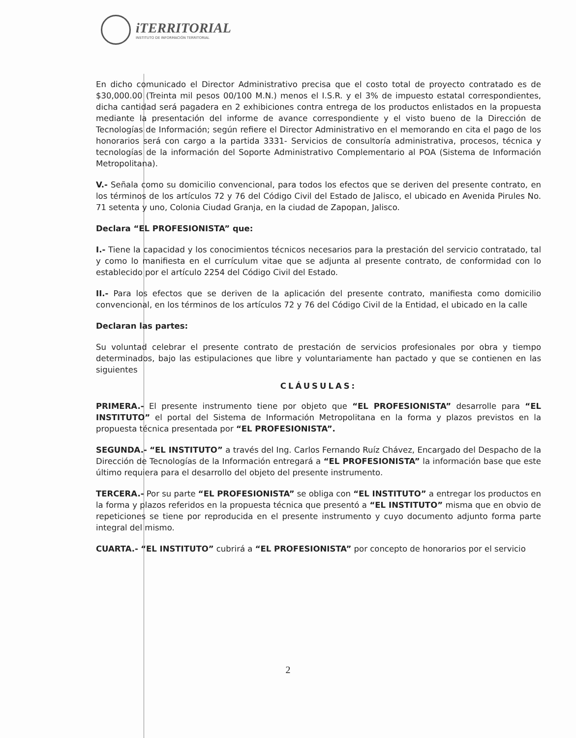iTERRITORIAL
INSTITUTO DE INFORMACIÓN TERRITORIAL
En dicho comunicado el Director Administrativo precisa que el costo total de proyecto contratado es de $30,000.00 (Treinta mil pesos 00/100 M.N.) menos el I.S.R. y el 3% de impuesto estatal correspondientes, dicha cantidad será pagadera en 2 exhibiciones contra entrega de los productos enlistados en la propuesta mediante la presentación del informe de avance correspondiente y el visto bueno de la Dirección de Tecnologías de Información; según refiere el Director Administrativo en el memorando en cita el pago de los honorarios será con cargo a la partida 3331- Servicios de consultoría administrativa, procesos, técnica y tecnologías de la información del Soporte Administrativo Complementario al POA (Sistema de Información Metropolitana).
V.- Señala como su domicilio convencional, para todos los efectos que se deriven del presente contrato, en los términos de los artículos 72 y 76 del Código Civil del Estado de Jalisco, el ubicado en Avenida Pirules No. 71 setenta y uno, Colonia Ciudad Granja, en la ciudad de Zapopan, Jalisco.
Declara “EL PROFESIONISTA” que:
I.- Tiene la capacidad y los conocimientos técnicos necesarios para la prestación del servicio contratado, tal y como lo manifiesta en el currículum vitae que se adjunta al presente contrato, de conformidad con lo establecido por el artículo 2254 del Código Civil del Estado.
II.- Para los efectos que se deriven de la aplicación del presente contrato, manifiesta como domicilio convencional, en los términos de los artículos 72 y 76 del Código Civil de la Entidad, el ubicado en la calle
Declaran las partes:
Su voluntad celebrar el presente contrato de prestación de servicios profesionales por obra y tiempo determinados, bajo las estipulaciones que libre y voluntariamente han pactado y que se contienen en las siguientes
CLÁUSULAS:
PRIMERA.- El presente instrumento tiene por objeto que “EL PROFESIONISTA” desarrolle para “EL INSTITUTO” el portal del Sistema de Información Metropolitana en la forma y plazos previstos en la propuesta técnica presentada por “EL PROFESIONISTA”.
SEGUNDA.- “EL INSTITUTO” a través del Ing. Carlos Fernando Ruíz Chávez, Encargado del Despacho de la Dirección de Tecnologías de la Información entregará a “EL PROFESIONISTA” la información base que este último requiera para el desarrollo del objeto del presente instrumento.
TERCERA.- Por su parte “EL PROFESIONISTA” se obliga con “EL INSTITUTO” a entregar los productos en la forma y plazos referidos en la propuesta técnica que presentó a “EL INSTITUTO” misma que en obvio de repeticiones se tiene por reproducida en el presente instrumento y cuyo documento adjunto forma parte integral del mismo.
CUARTA.- “EL INSTITUTO” cubrirá a “EL PROFESIONISTA” por concepto de honorarios por el servicio
2